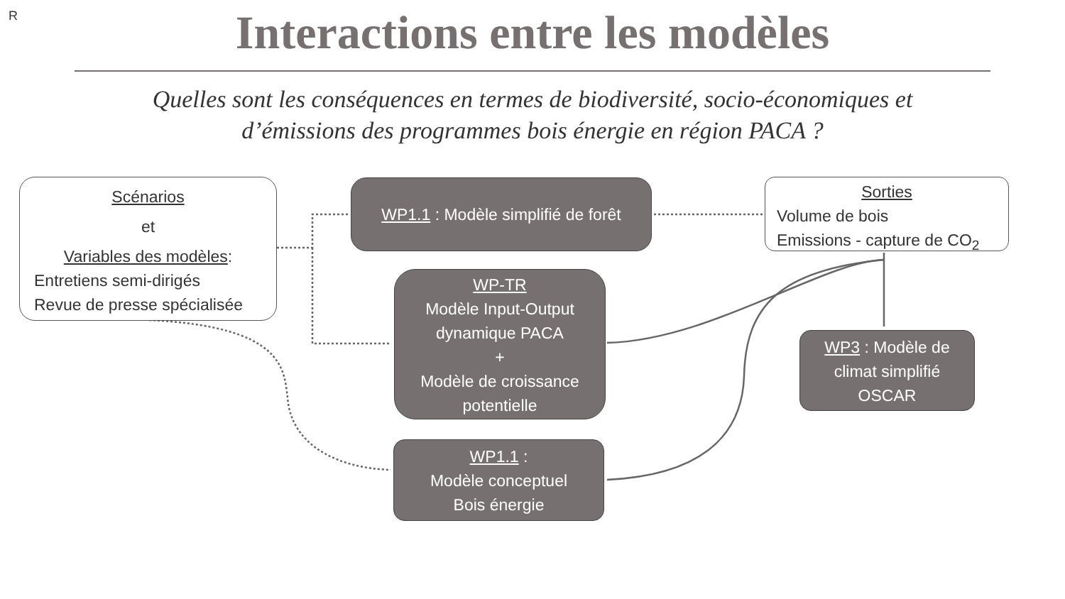R
Interactions entre les modèles
Quelles sont les conséquences en termes de biodiversité, socio-économiques et
d’émissions des programmes bois énergie en région PACA ?
Scénarios
et
Variables des modèles:
Entretiens semi-dirigés
Revue de presse spécialisée
WP1.1 : Modèle simplifié de forêt
Sorties
Volume de bois
Emissions - capture de CO<sub>2</sub>
WP-TR
Modèle Input-Output
dynamique PACA
+
Modèle de croissance
potentielle
WP3 : Modèle de
climat simplifié
OSCAR
WP1.1 :
Modèle conceptuel
Bois énergie